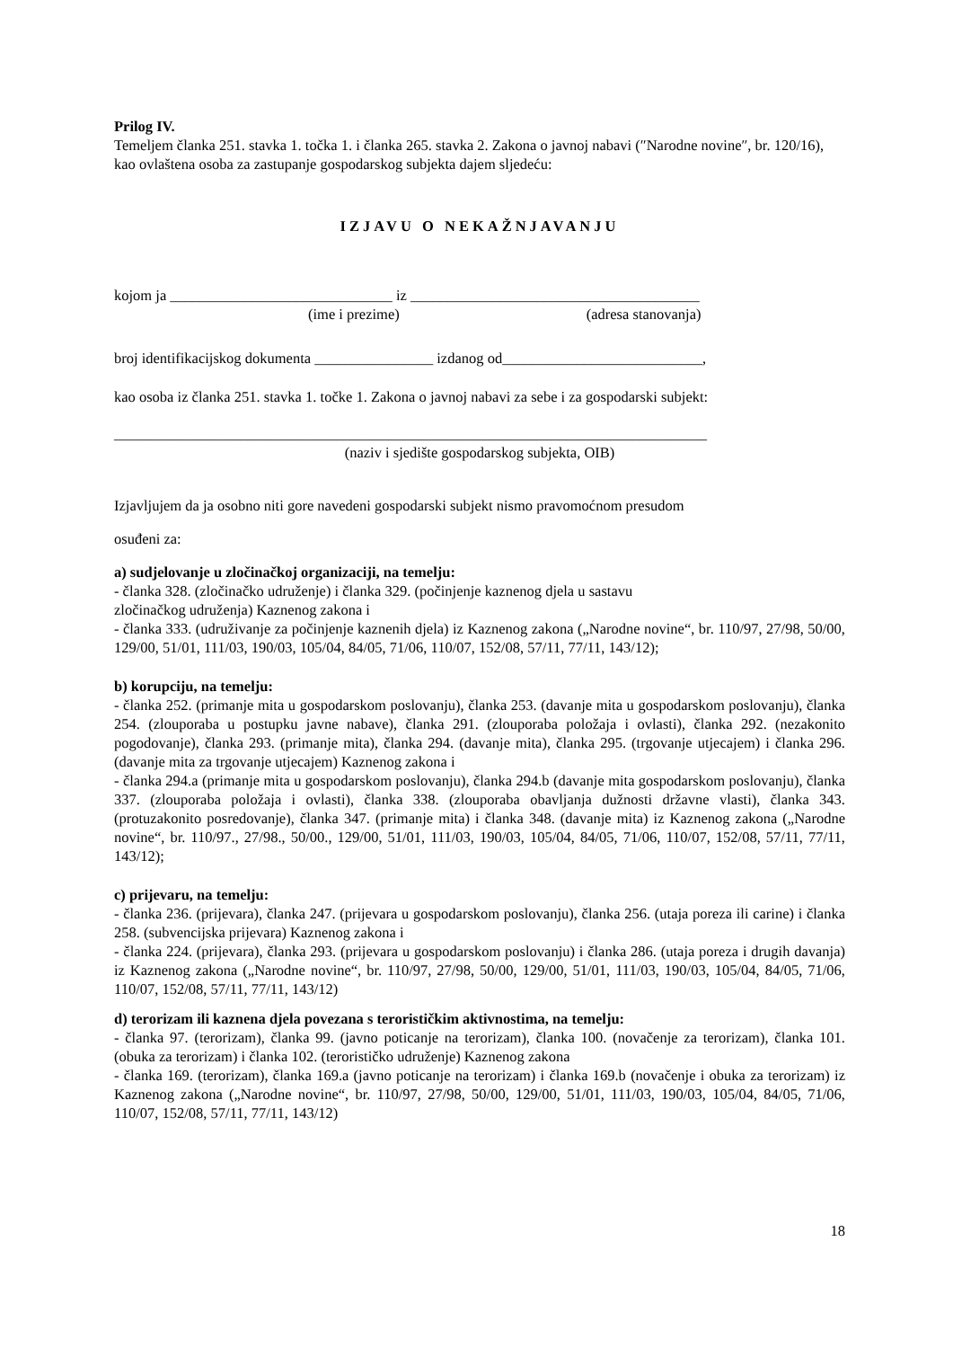Prilog IV.
Temeljem članka 251. stavka 1. točka 1. i članka 265. stavka 2. Zakona o javnoj nabavi (″Narodne novine″, br. 120/16), kao ovlaštena osoba za zastupanje gospodarskog subjekta dajem sljedeću:
IZJAVU O NEKAŽNJAVANJU
kojom ja ______________________________ iz _______________________________________
(ime i prezime) (adresa stanovanja)
broj identifikacijskog dokumenta ________________ izdanog od___________________________,
kao osoba iz članka 251. stavka 1. točke 1. Zakona o javnoj nabavi za sebe i za gospodarski subjekt:
________________________________________________________________________________
(naziv i sjedište gospodarskog subjekta, OIB)
Izjavljujem da ja osobno niti gore navedeni gospodarski subjekt nismo pravomoćnom presudom
osuđeni za:
a) sudjelovanje u zločinačkoj organizaciji, na temelju:
- članka 328. (zločinačko udruženje) i članka 329. (počinjenje kaznenog djela u sastavu
zločinačkog udruženja) Kaznenog zakona i
- članka 333. (udruživanje za počinjenje kaznenih djela) iz Kaznenog zakona („Narodne novine“, br. 110/97, 27/98, 50/00, 129/00, 51/01, 111/03, 190/03, 105/04, 84/05, 71/06, 110/07, 152/08, 57/11, 77/11, 143/12);
b) korupciju, na temelju:
- članka 252. (primanje mita u gospodarskom poslovanju), članka 253. (davanje mita u gospodarskom poslovanju), članka 254. (zlouporaba u postupku javne nabave), članka 291. (zlouporaba položaja i ovlasti), članka 292. (nezakonito pogodovanje), članka 293. (primanje mita), članka 294. (davanje mita), članka 295. (trgovanje utjecajem) i članka 296. (davanje mita za trgovanje utjecajem) Kaznenog zakona i
- članka 294.a (primanje mita u gospodarskom poslovanju), članka 294.b (davanje mita gospodarskom poslovanju), članka 337. (zlouporaba položaja i ovlasti), članka 338. (zlouporaba obavljanja dužnosti državne vlasti), članka 343. (protuzakonito posredovanje), članka 347. (primanje mita) i članka 348. (davanje mita) iz Kaznenog zakona („Narodne novine“, br. 110/97., 27/98., 50/00., 129/00, 51/01, 111/03, 190/03, 105/04, 84/05, 71/06, 110/07, 152/08, 57/11, 77/11, 143/12);
c) prijevaru, na temelju:
- članka 236. (prijevara), članka 247. (prijevara u gospodarskom poslovanju), članka 256. (utaja poreza ili carine) i članka 258. (subvencijska prijevara) Kaznenog zakona i
- članka 224. (prijevara), članka 293. (prijevara u gospodarskom poslovanju) i članka 286. (utaja poreza i drugih davanja) iz Kaznenog zakona („Narodne novine“, br. 110/97, 27/98, 50/00, 129/00, 51/01, 111/03, 190/03, 105/04, 84/05, 71/06, 110/07, 152/08, 57/11, 77/11, 143/12)
d) terorizam ili kaznena djela povezana s terorističkim aktivnostima, na temelju:
- članka 97. (terorizam), članka 99. (javno poticanje na terorizam), članka 100. (novačenje za terorizam), članka 101. (obuka za terorizam) i članka 102. (terorističko udruženje) Kaznenog zakona
- članka 169. (terorizam), članka 169.a (javno poticanje na terorizam) i članka 169.b (novačenje i obuka za terorizam) iz Kaznenog zakona („Narodne novine“, br. 110/97, 27/98, 50/00, 129/00, 51/01, 111/03, 190/03, 105/04, 84/05, 71/06, 110/07, 152/08, 57/11, 77/11, 143/12)
18